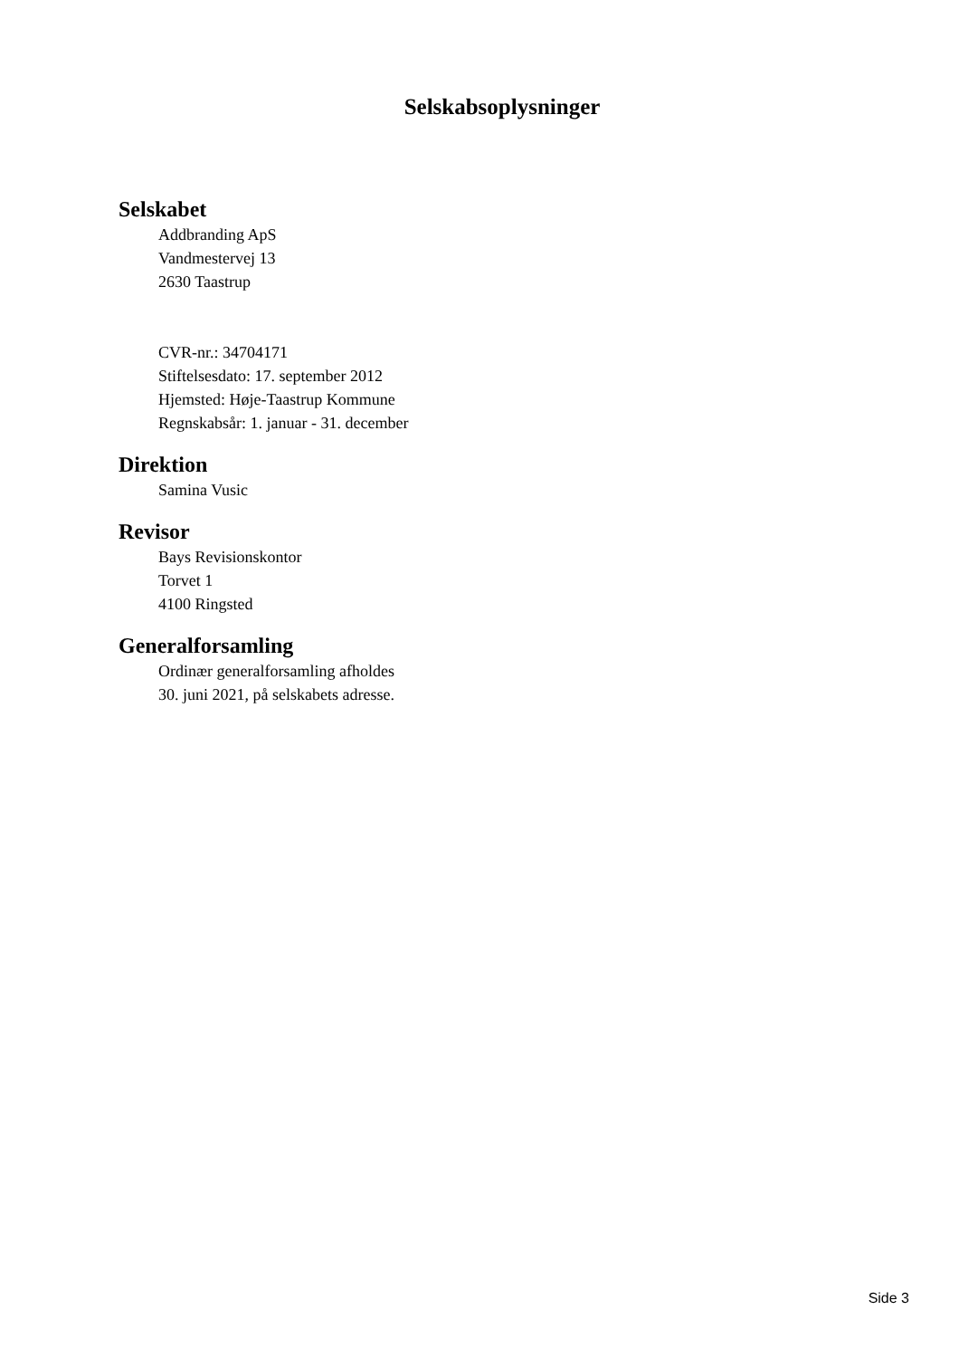Selskabsoplysninger
Selskabet
Addbranding ApS
Vandmestervej 13
2630 Taastrup
CVR-nr.: 34704171
Stiftelsesdato: 17. september 2012
Hjemsted: Høje-Taastrup Kommune
Regnskabsår: 1. januar - 31. december
Direktion
Samina Vusic
Revisor
Bays Revisionskontor
Torvet 1
4100 Ringsted
Generalforsamling
Ordinær generalforsamling afholdes
30. juni 2021, på selskabets adresse.
Side 3